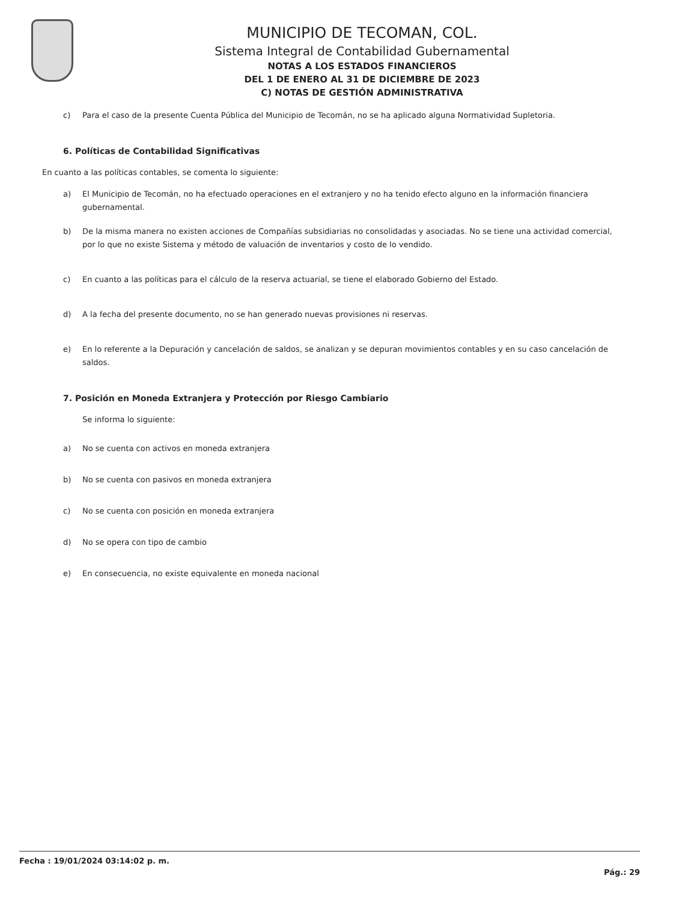MUNICIPIO DE TECOMAN, COL.
Sistema Integral de Contabilidad Gubernamental
NOTAS A LOS ESTADOS FINANCIEROS
DEL 1 DE ENERO AL 31 DE DICIEMBRE DE 2023
C) NOTAS DE GESTIÓN ADMINISTRATIVA
c) Para el caso de la presente Cuenta Pública del Municipio de Tecomán, no se ha aplicado alguna Normatividad Supletoria.
6. Políticas de Contabilidad Significativas
En cuanto a las políticas contables, se comenta lo siguiente:
a) El Municipio de Tecomán, no ha efectuado operaciones en el extranjero y no ha tenido efecto alguno en la información financiera gubernamental.
b) De la misma manera no existen acciones de Compañías subsidiarias no consolidadas y asociadas. No se tiene una actividad comercial, por lo que no existe Sistema y método de valuación de inventarios y costo de lo vendido.
c) En cuanto a las políticas para el cálculo de la reserva actuarial, se tiene el elaborado Gobierno del Estado.
d) A la fecha del presente documento, no se han generado nuevas provisiones ni reservas.
e) En lo referente a la Depuración y cancelación de saldos, se analizan y se depuran movimientos contables y en su caso cancelación de saldos.
7. Posición en Moneda Extranjera y Protección por Riesgo Cambiario
Se informa lo siguiente:
a) No se cuenta con activos en moneda extranjera
b) No se cuenta con pasivos en moneda extranjera
c) No se cuenta con posición en moneda extranjera
d) No se opera con tipo de cambio
e) En consecuencia, no existe equivalente en moneda nacional
Fecha : 19/01/2024 03:14:02 p. m.
Pág.: 29